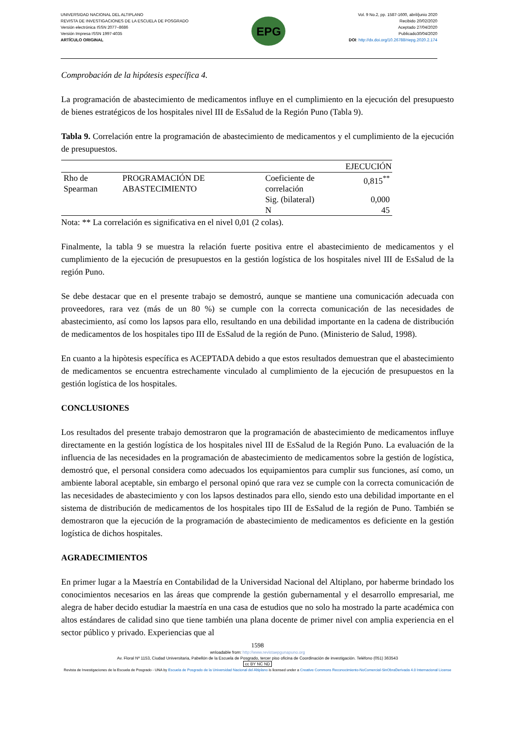UNIVERSIDAD NACIONAL DEL ALTIPLANO
REVISTA DE INVESTIGACIONES DE LA ESCUELA DE POSGRADO
Versión electrónica ISSN 2077–8686
Versión Impresa ISSN 1997-4035
ARTÍCULO ORIGINAL
EPG
Vol. 9 No.2, pp. 1587-1600, abril/junio 2020
Recibido 20/02/2020
Aceptado 27/04/2020
Publicado30/04/2020
DOI: http://dx.doi.org/10.26788/riepg.2020.2.174
Comprobación de la hipótesis específica 4.
La programación de abastecimiento de medicamentos influye en el cumplimiento en la ejecución del presupuesto de bienes estratégicos de los hospitales nivel III de EsSalud de la Región Puno (Tabla 9).
Tabla 9. Correlación entre la programación de abastecimiento de medicamentos y el cumplimiento de la ejecución de presupuestos.
| | | | EJECUCIÓN |
| --- | --- | --- | --- |
| Rho de Spearman | PROGRAMACIÓN DE ABASTECIMIENTO | Coeficiente de correlación | 0,815<sup>**</sup> |
| | | Sig. (bilateral) | 0,000 |
| | | N | 45 |
Nota: ** La correlación es significativa en el nivel 0,01 (2 colas).
Finalmente, la tabla 9 se muestra la relación fuerte positiva entre el abastecimiento de medicamentos y el cumplimiento de la ejecución de presupuestos en la gestión logística de los hospitales nivel III de EsSalud de la región Puno.
Se debe destacar que en el presente trabajo se demostró, aunque se mantiene una comunicación adecuada con proveedores, rara vez (más de un 80 %) se cumple con la correcta comunicación de las necesidades de abastecimiento, así como los lapsos para ello, resultando en una debilidad importante en la cadena de distribución de medicamentos de los hospitales tipo III de EsSalud de la región de Puno. (Ministerio de Salud, 1998).
En cuanto a la hipòtesis específica es ACEPTADA debido a que estos resultados demuestran que el abastecimiento de medicamentos se encuentra estrechamente vinculado al cumplimiento de la ejecución de presupuestos en la gestión logística de los hospitales.
CONCLUSIONES
Los resultados del presente trabajo demostraron que la programación de abastecimiento de medicamentos influye directamente en la gestión logística de los hospitales nivel III de EsSalud de la Región Puno. La evaluación de la influencia de las necesidades en la programación de abastecimiento de medicamentos sobre la gestión de logística, demostró que, el personal considera como adecuados los equipamientos para cumplir sus funciones, así como, un ambiente laboral aceptable, sin embargo el personal opinó que rara vez se cumple con la correcta comunicación de las necesidades de abastecimiento y con los lapsos destinados para ello, siendo esto una debilidad importante en el sistema de distribución de medicamentos de los hospitales tipo III de EsSalud de la región de Puno. También se demostraron que la ejecución de la programación de abastecimiento de medicamentos es deficiente en la gestión logística de dichos hospitales.
AGRADECIMIENTOS
En primer lugar a la Maestría en Contabilidad de la Universidad Nacional del Altiplano, por haberme brindado los conocimientos necesarios en las áreas que comprende la gestión gubernamental y el desarrollo empresarial, me alegra de haber decido estudiar la maestría en una casa de estudios que no solo ha mostrado la parte académica con altos estándares de calidad sino que tiene también una plana docente de primer nivel con amplia experiencia en el sector público y privado. Experiencias que al
1598
wnloadable from: http://www.revistaepgunapuno.org
Av. Floral Nº 1153, Ciudad Universitaria, Pabellón de la Escuela de Posgrado, tercer piso oficina de Coordinación de investigación. Teléfono (051) 363543
cc BY NC ND
Revista de Investigaciones de la Escuela de Posgrado - UNA by Escuela de Posgrado de la Universidad Nacional del Altiplano is licensed under a Creative Commons Reconocimiento-NoComercial-SinObraDerivada 4.0 Internacional License